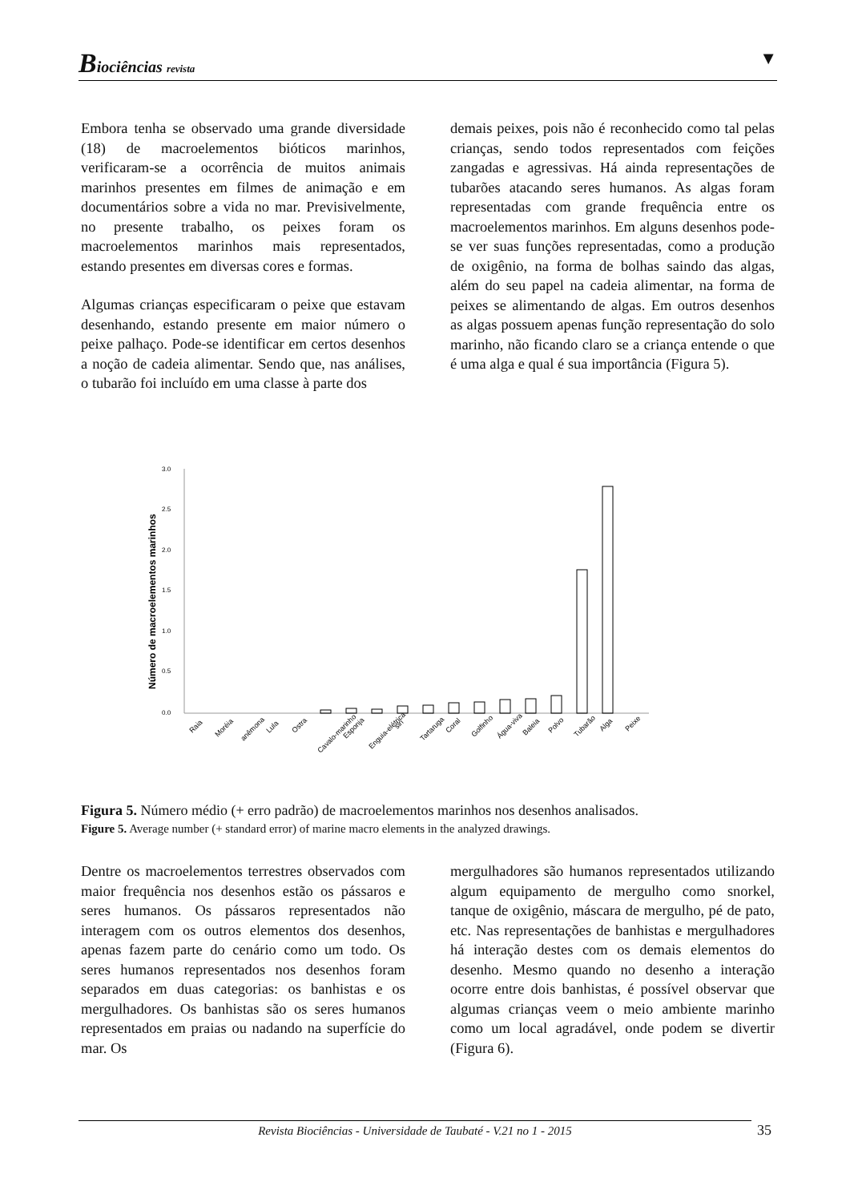Biociências revista ▼
Embora tenha se observado uma grande diversidade (18) de macroelementos bióticos marinhos, verificaram-se a ocorrência de muitos animais marinhos presentes em filmes de animação e em documentários sobre a vida no mar. Previsivelmente, no presente trabalho, os peixes foram os macroelementos marinhos mais representados, estando presentes em diversas cores e formas.
Algumas crianças especificaram o peixe que estavam desenhando, estando presente em maior número o peixe palhaço. Pode-se identificar em certos desenhos a noção de cadeia alimentar. Sendo que, nas análises, o tubarão foi incluído em uma classe à parte dos
demais peixes, pois não é reconhecido como tal pelas crianças, sendo todos representados com feições zangadas e agressivas. Há ainda representações de tubarões atacando seres humanos. As algas foram representadas com grande frequência entre os macroelementos marinhos. Em alguns desenhos pode-se ver suas funções representadas, como a produção de oxigênio, na forma de bolhas saindo das algas, além do seu papel na cadeia alimentar, na forma de peixes se alimentando de algas. Em outros desenhos as algas possuem apenas função representação do solo marinho, não ficando claro se a criança entende o que é uma alga e qual é sua importância (Figura 5).
Número de macroelementos marinhos
3.0
2.5
2.0
1.5
1.0
0.5
0.0
Raia
Moréia
anêmona
Lula
Ostra
Cavalo-marinho
Esponja
Enguia-elétrica
siri
Tartaruga
Coral
Golfinho
Água-viva
Baleia
Polvo
Tubarão
Alga
Peixe
Figura 5. Número médio (+ erro padrão) de macroelementos marinhos nos desenhos analisados.
Figure 5. Average number (+ standard error) of marine macro elements in the analyzed drawings.
Dentre os macroelementos terrestres observados com maior frequência nos desenhos estão os pássaros e seres humanos. Os pássaros representados não interagem com os outros elementos dos desenhos, apenas fazem parte do cenário como um todo. Os seres humanos representados nos desenhos foram separados em duas categorias: os banhistas e os mergulhadores. Os banhistas são os seres humanos representados em praias ou nadando na superfície do mar. Os
mergulhadores são humanos representados utilizando algum equipamento de mergulho como snorkel, tanque de oxigênio, máscara de mergulho, pé de pato, etc. Nas representações de banhistas e mergulhadores há interação destes com os demais elementos do desenho. Mesmo quando no desenho a interação ocorre entre dois banhistas, é possível observar que algumas crianças veem o meio ambiente marinho como um local agradável, onde podem se divertir (Figura 6).
Revista Biociências - Universidade de Taubaté - V.21 no 1 - 2015 35